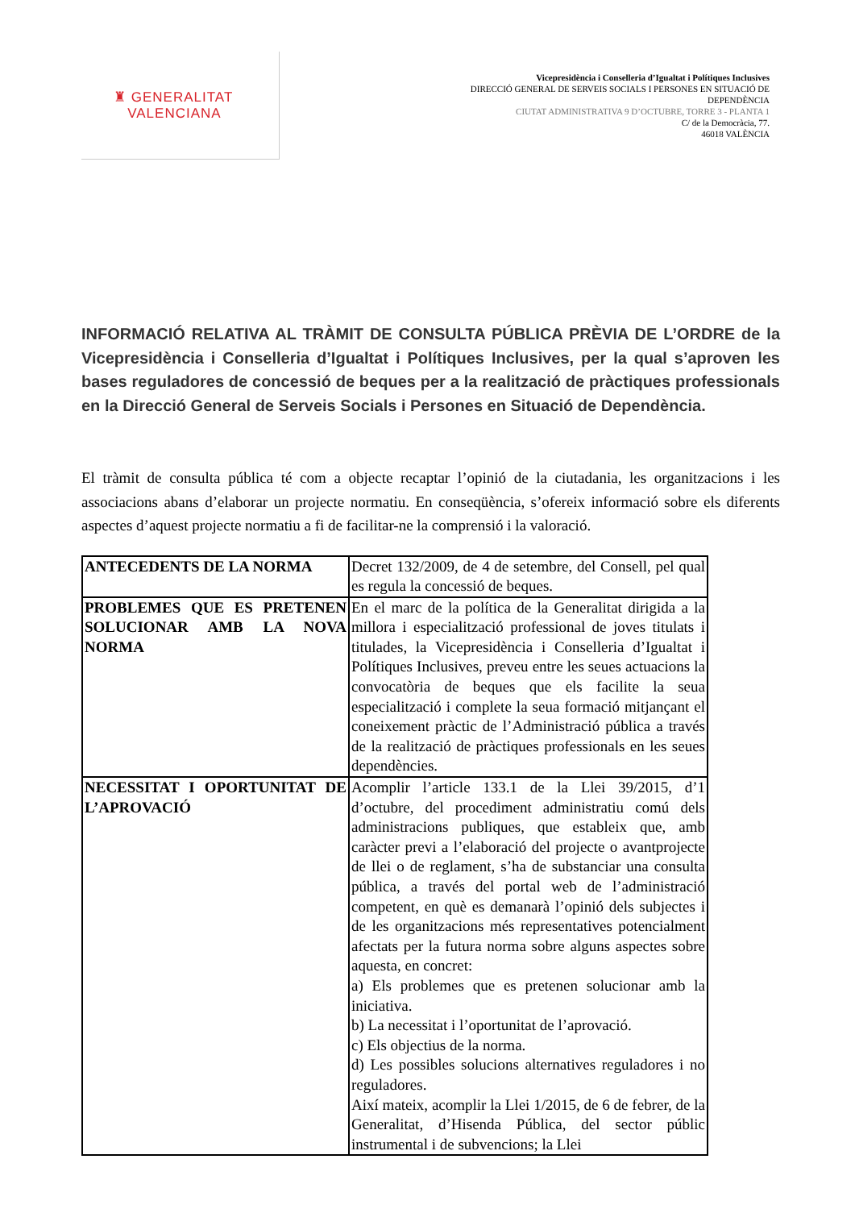♜ GENERALITAT
VALENCIANA
Vicepresidència i Conselleria d’Igualtat i Polítiques Inclusives
DIRECCIÓ GENERAL DE SERVEIS SOCIALS I PERSONES EN SITUACIÓ DE
DEPENDÈNCIA
CIUTAT ADMINISTRATIVA 9 D’OCTUBRE, TORRE 3 - PLANTA 1
C/ de la Democràcia, 77.
46018 VALÈNCIA
INFORMACIÓ RELATIVA AL TRÀMIT DE CONSULTA PÚBLICA PRÈVIA DE L’ORDRE de la Vicepresidència i Conselleria d’Igualtat i Polítiques Inclusives, per la qual s’aproven les bases reguladores de concessió de beques per a la realització de pràctiques professionals en la Direcció General de Serveis Socials i Persones en Situació de Dependència.
El tràmit de consulta pública té com a objecte recaptar l’opinió de la ciutadania, les organitzacions i les associacions abans d’elaborar un projecte normatiu. En conseqüència, s’ofereix informació sobre els diferents aspectes d’aquest projecte normatiu a fi de facilitar-ne la comprensió i la valoració.
| ANTECEDENTS DE LA NORMA | Decret 132/2009, de 4 de setembre, del Consell, pel qual es regula la concessió de beques. |
| PROBLEMES QUE ES PRETENEN SOLUCIONAR AMB LA NOVA NORMA | En el marc de la política de la Generalitat dirigida a la millora i especialització professional de joves titulats i titulades, la Vicepresidència i Conselleria d’Igualtat i Polítiques Inclusives, preveu entre les seues actuacions la convocatòria de beques que els facilite la seua especialització i complete la seua formació mitjançant el coneixement pràctic de l’Administració pública a través de la realització de pràctiques professionals en les seues dependències. |
| NECESSITAT I OPORTUNITAT DE L’APROVACIÓ | Acomplir l’article 133.1 de la Llei 39/2015, d’1 d’octubre, del procediment administratiu comú dels administracions publiques, que estableix que, amb caràcter previ a l’elaboració del projecte o avantprojecte de llei o de reglament, s’ha de substanciar una consulta pública, a través del portal web de l’administració competent, en què es demanarà l’opinió dels subjectes i de les organitzacions més representatives potencialment afectats per la futura norma sobre alguns aspectes sobre aquesta, en concret: a) Els problemes que es pretenen solucionar amb la iniciativa. b) La necessitat i l’oportunitat de l’aprovació. c) Els objectius de la norma. d) Les possibles solucions alternatives reguladores i no reguladores. Així mateix, acomplir la Llei 1/2015, de 6 de febrer, de la Generalitat, d’Hisenda Pública, del sector públic instrumental i de subvencions; la Llei |